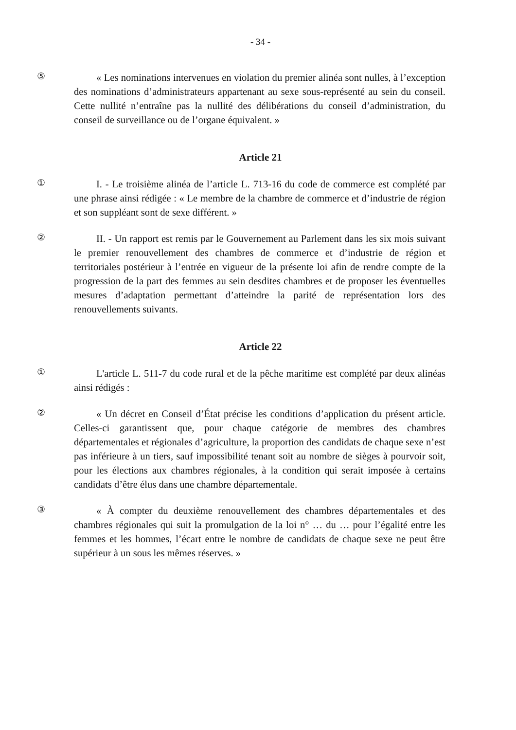- 34 -
⑤
« Les nominations intervenues en violation du premier alinéa sont nulles, à l’exception des nominations d’administrateurs appartenant au sexe sous-représenté au sein du conseil. Cette nullité n’entraîne pas la nullité des délibérations du conseil d’administration, du conseil de surveillance ou de l’organe équivalent. »
Article 21
①
I. - Le troisième alinéa de l’article L. 713-16 du code de commerce est complété par une phrase ainsi rédigée : « Le membre de la chambre de commerce et d’industrie de région et son suppléant sont de sexe différent. »
②
II. - Un rapport est remis par le Gouvernement au Parlement dans les six mois suivant le premier renouvellement des chambres de commerce et d’industrie de région et territoriales postérieur à l’entrée en vigueur de la présente loi afin de rendre compte de la progression de la part des femmes au sein desdites chambres et de proposer les éventuelles mesures d’adaptation permettant d’atteindre la parité de représentation lors des renouvellements suivants.
Article 22
①
L'article L. 511-7 du code rural et de la pêche maritime est complété par deux alinéas ainsi rédigés :
②
« Un décret en Conseil d’État précise les conditions d’application du présent article. Celles-ci garantissent que, pour chaque catégorie de membres des chambres départementales et régionales d’agriculture, la proportion des candidats de chaque sexe n’est pas inférieure à un tiers, sauf impossibilité tenant soit au nombre de sièges à pourvoir soit, pour les élections aux chambres régionales, à la condition qui serait imposée à certains candidats d’être élus dans une chambre départementale.
③
« À compter du deuxième renouvellement des chambres départementales et des chambres régionales qui suit la promulgation de la loi n° … du … pour l’égalité entre les femmes et les hommes, l’écart entre le nombre de candidats de chaque sexe ne peut être supérieur à un sous les mêmes réserves. »